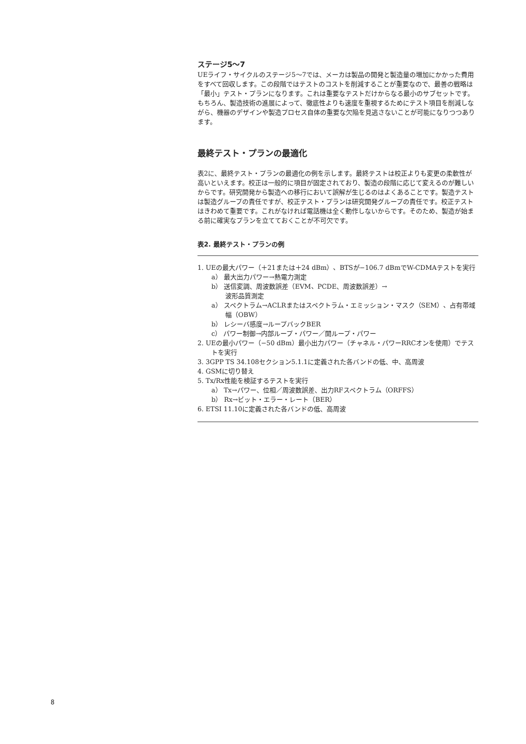ステージ5～7
UEライフ・サイクルのステージ5～7では、メーカは製品の開発と製造量の増加にかかった費用をすべて回収します。この段階ではテストのコストを削減することが重要なので、最善の戦略は「最小」テスト・プランになります。これは重要なテストだけからなる最小のサブセットです。もちろん、製造技術の進展によって、徹底性よりも速度を重視するためにテスト項目を削減しながら、機器のデザインや製造プロセス自体の重要な欠陥を見逃さないことが可能になりつつあります。
最終テスト・プランの最適化
表2に、最終テスト・プランの最適化の例を示します。最終テストは校正よりも変更の柔軟性が高いといえます。校正は一般的に項目が固定されており、製造の段階に応じて変えるのが難しいからです。研究開発から製造への移行において誤解が生じるのはよくあることです。製造テストは製造グループの責任ですが、校正テスト・プランは研究開発グループの責任です。校正テストはきわめて重要です。これがなければ電話機は全く動作しないからです。そのため、製造が始まる前に確実なプランを立てておくことが不可欠です。
表2. 最終テスト・プランの例
1. UEの最大パワー（＋21または＋24 dBm）、BTSが−106.7 dBmでW-CDMAテストを実行
a） 最大出力パワー→熱電力測定
b） 送信変調、周波数誤差（EVM、PCDE、周波数誤差）→
波形品質測定
a） スペクトラム→ACLRまたはスペクトラム・エミッション・マスク（SEM）、占有帯域幅（OBW）
b） レシーバ感度→ループバックBER
c） パワー制御→内部ループ・パワー／開ループ・パワー
2. UEの最小パワー（−50 dBm）最小出力パワー（チャネル・パワーRRCオンを使用）でテストを実行
3. 3GPP TS 34.108セクション5.1.1に定義された各バンドの低、中、高周波
4. GSMに切り替え
5. Tx/Rx性能を検証するテストを実行
a） Tx→パワー、位相／周波数誤差、出力RFスペクトラム（ORFFS）
b） Rx→ビット・エラー・レート（BER）
6. ETSI 11.10に定義された各バンドの低、高周波
8